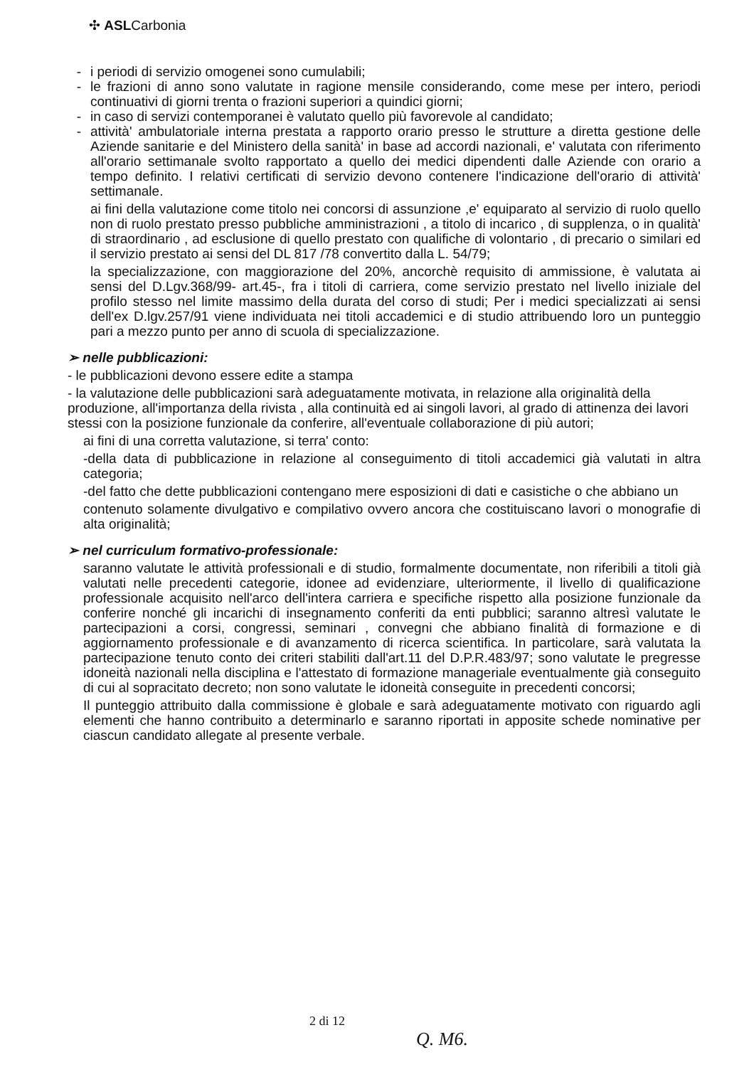✣ ASLCarbonia
- i periodi di servizio omogenei sono cumulabili;
- le frazioni di anno sono valutate in ragione mensile considerando, come mese per intero, periodi continuativi di giorni trenta o frazioni superiori a quindici giorni;
- in caso di servizi contemporanei è valutato quello più favorevole al candidato;
- attività' ambulatoriale interna prestata a rapporto orario presso le strutture a diretta gestione delle Aziende sanitarie e del Ministero della sanità' in base ad accordi nazionali, e' valutata con riferimento all'orario settimanale svolto rapportato a quello dei medici dipendenti dalle Aziende con orario a tempo definito. I relativi certificati di servizio devono contenere l'indicazione dell'orario di attività' settimanale.
ai fini della valutazione come titolo nei concorsi di assunzione ,e' equiparato al servizio di ruolo quello non di ruolo prestato presso pubbliche amministrazioni , a titolo di incarico , di supplenza, o in qualità' di straordinario , ad esclusione di quello prestato con qualifiche di volontario , di precario o similari ed il servizio prestato ai sensi del DL 817 /78 convertito dalla L. 54/79;
la specializzazione, con maggiorazione del 20%, ancorchè requisito di ammissione, è valutata ai sensi del D.Lgv.368/99- art.45-, fra i titoli di carriera, come servizio prestato nel livello iniziale del profilo stesso nel limite massimo della durata del corso di studi; Per i medici specializzati ai sensi dell'ex D.lgv.257/91 viene individuata nei titoli accademici e di studio attribuendo loro un punteggio pari a mezzo punto per anno di scuola di specializzazione.
➢ nelle pubblicazioni:
- le pubblicazioni devono essere edite a stampa
- la valutazione delle pubblicazioni sarà adeguatamente motivata, in relazione alla originalità della produzione, all'importanza della rivista , alla continuità ed ai singoli lavori, al grado di attinenza dei lavori stessi con la posizione funzionale da conferire, all'eventuale collaborazione di più autori;
ai fini di una corretta valutazione, si terra' conto:
-della data di pubblicazione in relazione al conseguimento di titoli accademici già valutati in altra categoria;
-del fatto che dette pubblicazioni contengano mere esposizioni di dati e casistiche o che abbiano un
contenuto solamente divulgativo e compilativo ovvero ancora che costituiscano lavori o monografie di alta originalità;
➢ nel curriculum formativo-professionale:
saranno valutate le attività professionali e di studio, formalmente documentate, non riferibili a titoli già valutati nelle precedenti categorie, idonee ad evidenziare, ulteriormente, il livello di qualificazione professionale acquisito nell'arco dell'intera carriera e specifiche rispetto alla posizione funzionale da conferire nonché gli incarichi di insegnamento conferiti da enti pubblici; saranno altresì valutate le partecipazioni a corsi, congressi, seminari , convegni che abbiano finalità di formazione e di aggiornamento professionale e di avanzamento di ricerca scientifica. In particolare, sarà valutata la partecipazione tenuto conto dei criteri stabiliti dall'art.11 del D.P.R.483/97; sono valutate le pregresse idoneità nazionali nella disciplina e l'attestato di formazione manageriale eventualmente già conseguito di cui al sopracitato decreto; non sono valutate le idoneità conseguite in precedenti concorsi;
Il punteggio attribuito dalla commissione è globale e sarà adeguatamente motivato con riguardo agli elementi che hanno contribuito a determinarlo e saranno riportati in apposite schede nominative per ciascun candidato allegate al presente verbale.
2 di 12
Q. M6.